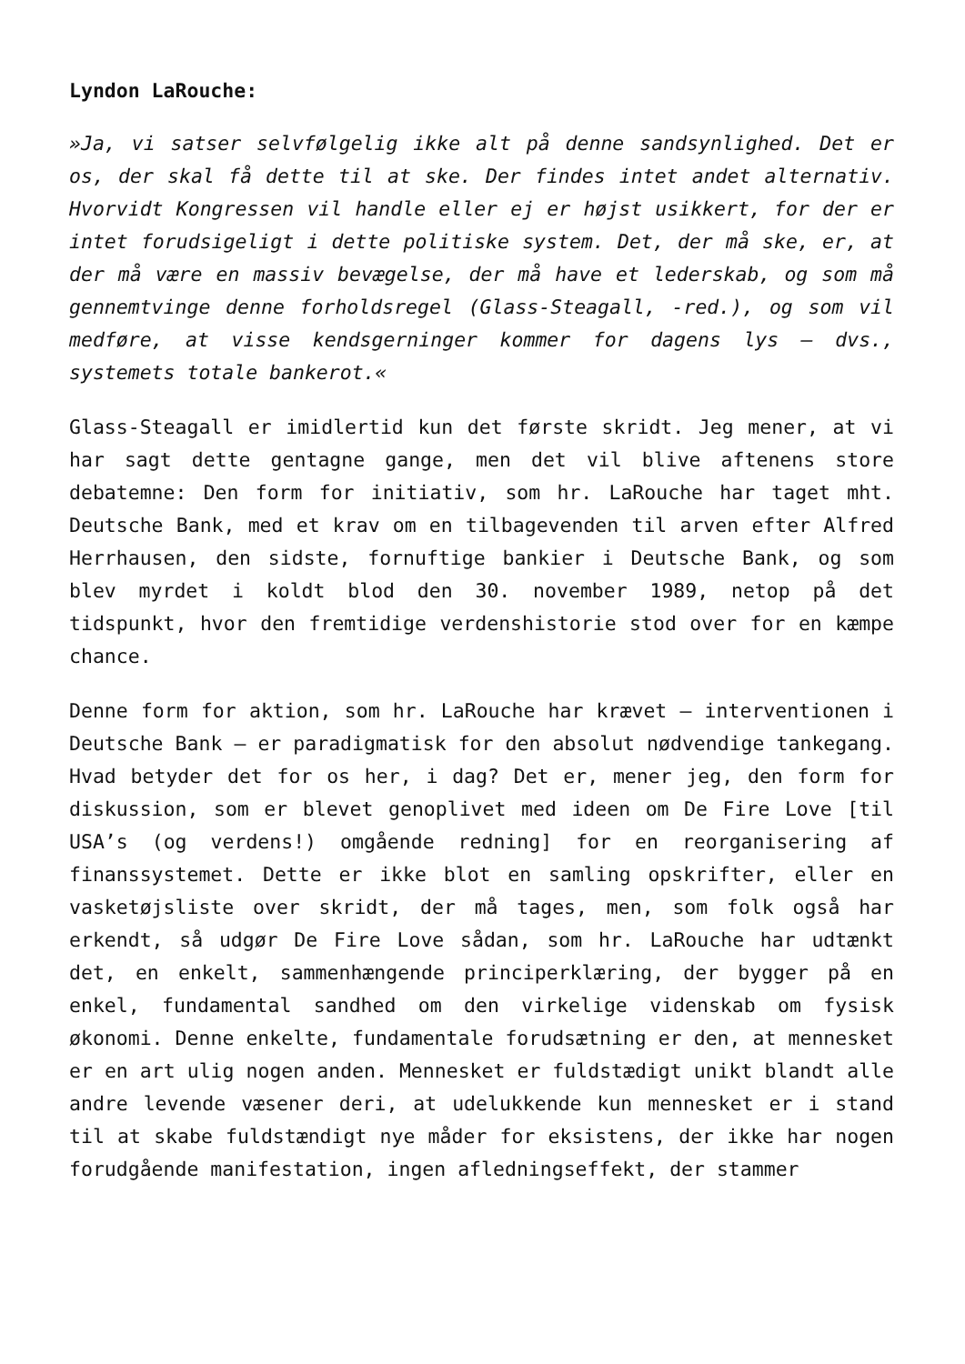Lyndon LaRouche:
»Ja, vi satser selvfølgelig ikke alt på denne sandsynlighed. Det er os, der skal få dette til at ske. Der findes intet andet alternativ. Hvorvidt Kongressen vil handle eller ej er højst usikkert, for der er intet forudsigeligt i dette politiske system. Det, der må ske, er, at der må være en massiv bevægelse, der må have et lederskab, og som må gennemtvinge denne forholdsregel (Glass-Steagall, -red.), og som vil medføre, at visse kendsgerninger kommer for dagens lys – dvs., systemets totale bankerot.«
Glass-Steagall er imidlertid kun det første skridt. Jeg mener, at vi har sagt dette gentagne gange, men det vil blive aftenens store debatemne: Den form for initiativ, som hr. LaRouche har taget mht. Deutsche Bank, med et krav om en tilbagevenden til arven efter Alfred Herrhausen, den sidste, fornuftige bankier i Deutsche Bank, og som blev myrdet i koldt blod den 30. november 1989, netop på det tidspunkt, hvor den fremtidige verdenshistorie stod over for en kæmpe chance.
Denne form for aktion, som hr. LaRouche har krævet – interventionen i Deutsche Bank – er paradigmatisk for den absolut nødvendige tankegang. Hvad betyder det for os her, i dag? Det er, mener jeg, den form for diskussion, som er blevet genoplivet med ideen om De Fire Love [til USA’s (og verdens!) omgående redning] for en reorganisering af finanssystemet. Dette er ikke blot en samling opskrifter, eller en vasketøjsliste over skridt, der må tages, men, som folk også har erkendt, så udgør De Fire Love sådan, som hr. LaRouche har udtænkt det, en enkelt, sammenhængende principerklæring, der bygger på en enkel, fundamental sandhed om den virkelige videnskab om fysisk økonomi. Denne enkelte, fundamentale forudsætning er den, at mennesket er en art ulig nogen anden. Mennesket er fuldstædigt unikt blandt alle andre levende væsener deri, at udelukkende kun mennesket er i stand til at skabe fuldstændigt nye måder for eksistens, der ikke har nogen forudgående manifestation, ingen afledningseffekt, der stammer